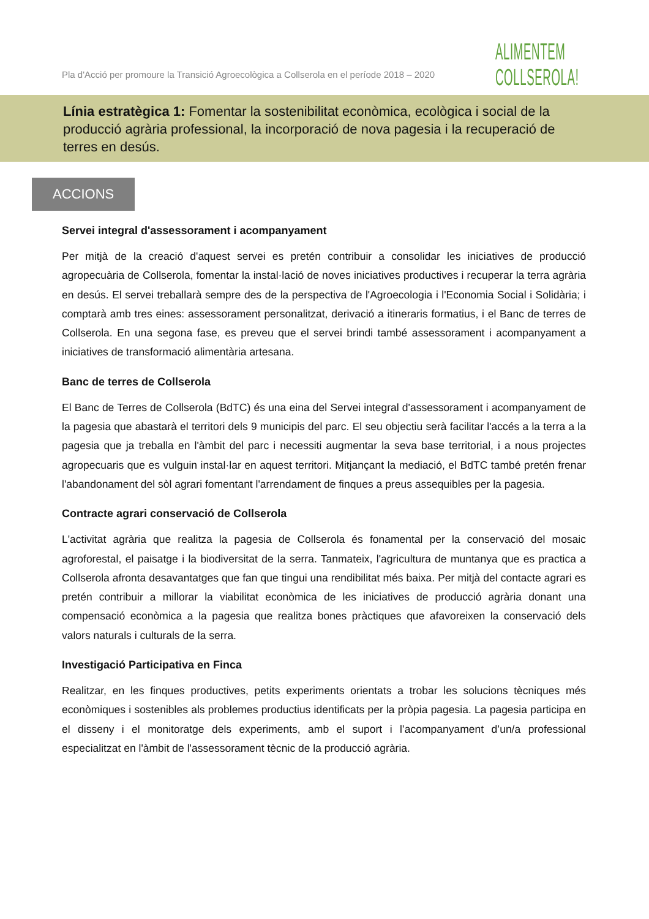Pla d'Acció per promoure la Transició Agroecològica a Collserola en el període 2018 – 2020
ALIMENTEM
COLLSEROLA!
Línia estratègica 1: Fomentar la sostenibilitat econòmica, ecològica i social de la producció agrària professional, la incorporació de nova pagesia i la recuperació de terres en desús.
ACCIONS
Servei integral d'assessorament i acompanyament
Per mitjà de la creació d'aquest servei es pretén contribuir a consolidar les iniciatives de producció agropecuària de Collserola, fomentar la instal·lació de noves iniciatives productives i recuperar la terra agrària en desús. El servei treballarà sempre des de la perspectiva de l'Agroecologia i l'Economia Social i Solidària; i comptarà amb tres eines: assessorament personalitzat, derivació a itineraris formatius, i el Banc de terres de Collserola. En una segona fase, es preveu que el servei brindi també assessorament i acompanyament a iniciatives de transformació alimentària artesana.
Banc de terres de Collserola
El Banc de Terres de Collserola (BdTC) és una eina del Servei integral d'assessorament i acompanyament de la pagesia que abastarà el territori dels 9 municipis del parc. El seu objectiu serà facilitar l'accés a la terra a la pagesia que ja treballa en l'àmbit del parc i necessiti augmentar la seva base territorial, i a nous projectes agropecuaris que es vulguin instal·lar en aquest territori. Mitjançant la mediació, el BdTC també pretén frenar l'abandonament del sòl agrari fomentant l'arrendament de finques a preus assequibles per la pagesia.
Contracte agrari conservació de Collserola
L'activitat agrària que realitza la pagesia de Collserola és fonamental per la conservació del mosaic agroforestal, el paisatge i la biodiversitat de la serra. Tanmateix, l'agricultura de muntanya que es practica a Collserola afronta desavantatges que fan que tingui una rendibilitat més baixa. Per mitjà del contacte agrari es pretén contribuir a millorar la viabilitat econòmica de les iniciatives de producció agrària donant una compensació econòmica a la pagesia que realitza bones pràctiques que afavoreixen la conservació dels valors naturals i culturals de la serra.
Investigació Participativa en Finca
Realitzar, en les finques productives, petits experiments orientats a trobar les solucions tècniques més econòmiques i sostenibles als problemes productius identificats per la pròpia pagesia. La pagesia participa en el disseny i el monitoratge dels experiments, amb el suport i l’acompanyament d’un/a professional especialitzat en l'àmbit de l'assessorament tècnic de la producció agrària.